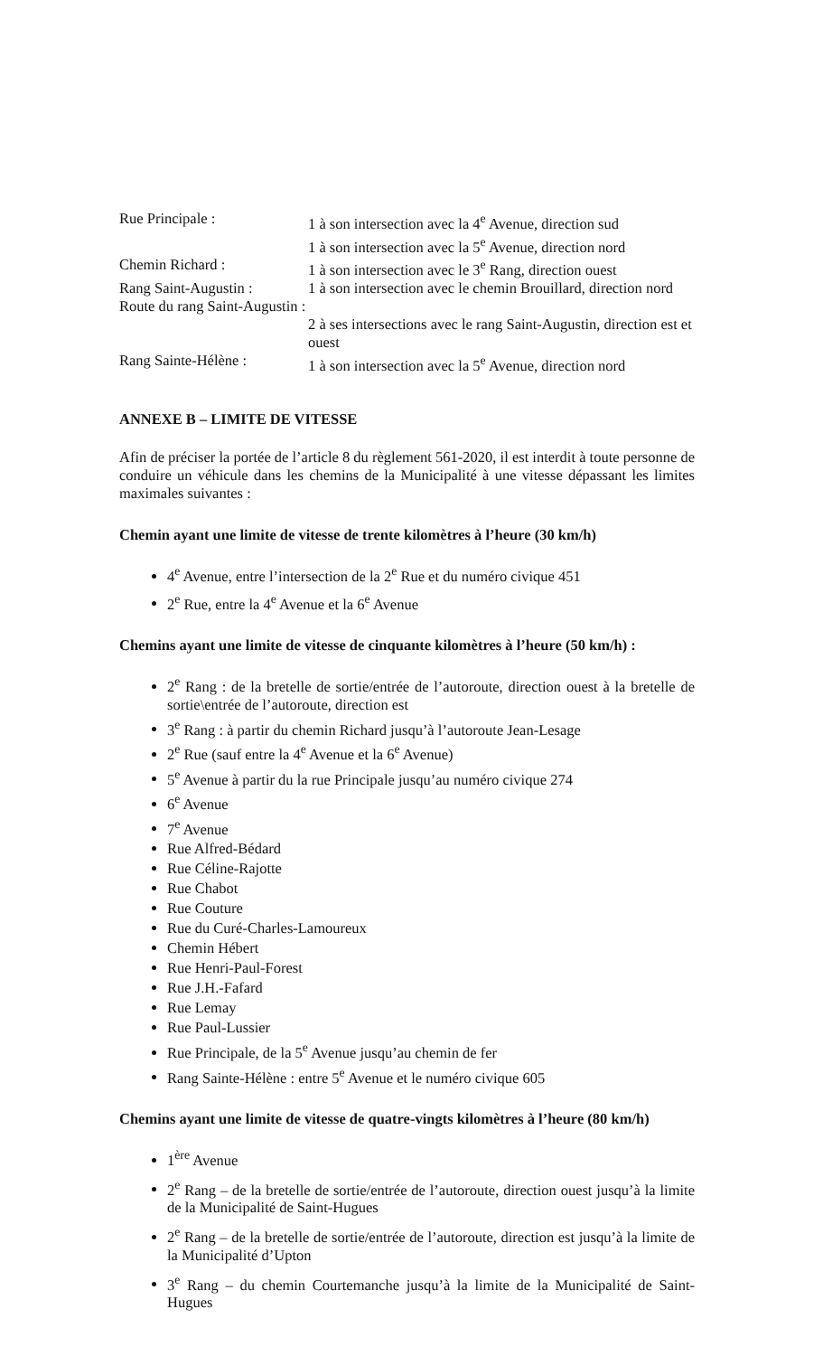Rue Principale : 1 à son intersection avec la 4<sup>e</sup> Avenue, direction sud
1 à son intersection avec la 5<sup>e</sup> Avenue, direction nord
Chemin Richard : 1 à son intersection avec le 3<sup>e</sup> Rang, direction ouest
Rang Saint-Augustin : 1 à son intersection avec le chemin Brouillard, direction nord
Route du rang Saint-Augustin :
2 à ses intersections avec le rang Saint-Augustin, direction est et ouest
Rang Sainte-Hélène : 1 à son intersection avec la 5<sup>e</sup> Avenue, direction nord
ANNEXE B – LIMITE DE VITESSE
Afin de préciser la portée de l’article 8 du règlement 561-2020, il est interdit à toute personne de conduire un véhicule dans les chemins de la Municipalité à une vitesse dépassant les limites maximales suivantes :
Chemin ayant une limite de vitesse de trente kilomètres à l’heure (30 km/h)
4<sup>e</sup> Avenue, entre l’intersection de la 2<sup>e</sup> Rue et du numéro civique 451
2<sup>e</sup> Rue, entre la 4<sup>e</sup> Avenue et la 6<sup>e</sup> Avenue
Chemins ayant une limite de vitesse de cinquante kilomètres à l’heure (50 km/h) :
2<sup>e</sup> Rang : de la bretelle de sortie/entrée de l’autoroute, direction ouest à la bretelle de sortie\entrée de l’autoroute, direction est
3<sup>e</sup> Rang : à partir du chemin Richard jusqu’à l’autoroute Jean-Lesage
2<sup>e</sup> Rue (sauf entre la 4<sup>e</sup> Avenue et la 6<sup>e</sup> Avenue)
5<sup>e</sup> Avenue à partir du la rue Principale jusqu’au numéro civique 274
6<sup>e</sup> Avenue
7<sup>e</sup> Avenue
Rue Alfred-Bédard
Rue Céline-Rajotte
Rue Chabot
Rue Couture
Rue du Curé-Charles-Lamoureux
Chemin Hébert
Rue Henri-Paul-Forest
Rue J.H.-Fafard
Rue Lemay
Rue Paul-Lussier
Rue Principale, de la 5<sup>e</sup> Avenue jusqu’au chemin de fer
Rang Sainte-Hélène : entre 5<sup>e</sup> Avenue et le numéro civique 605
Chemins ayant une limite de vitesse de quatre-vingts kilomètres à l’heure (80 km/h)
1<sup>ère</sup> Avenue
2<sup>e</sup> Rang – de la bretelle de sortie/entrée de l’autoroute, direction ouest jusqu’à la limite de la Municipalité de Saint-Hugues
2<sup>e</sup> Rang – de la bretelle de sortie/entrée de l’autoroute, direction est jusqu’à la limite de la Municipalité d’Upton
3<sup>e</sup> Rang – du chemin Courtemanche jusqu’à la limite de la Municipalité de Saint-Hugues